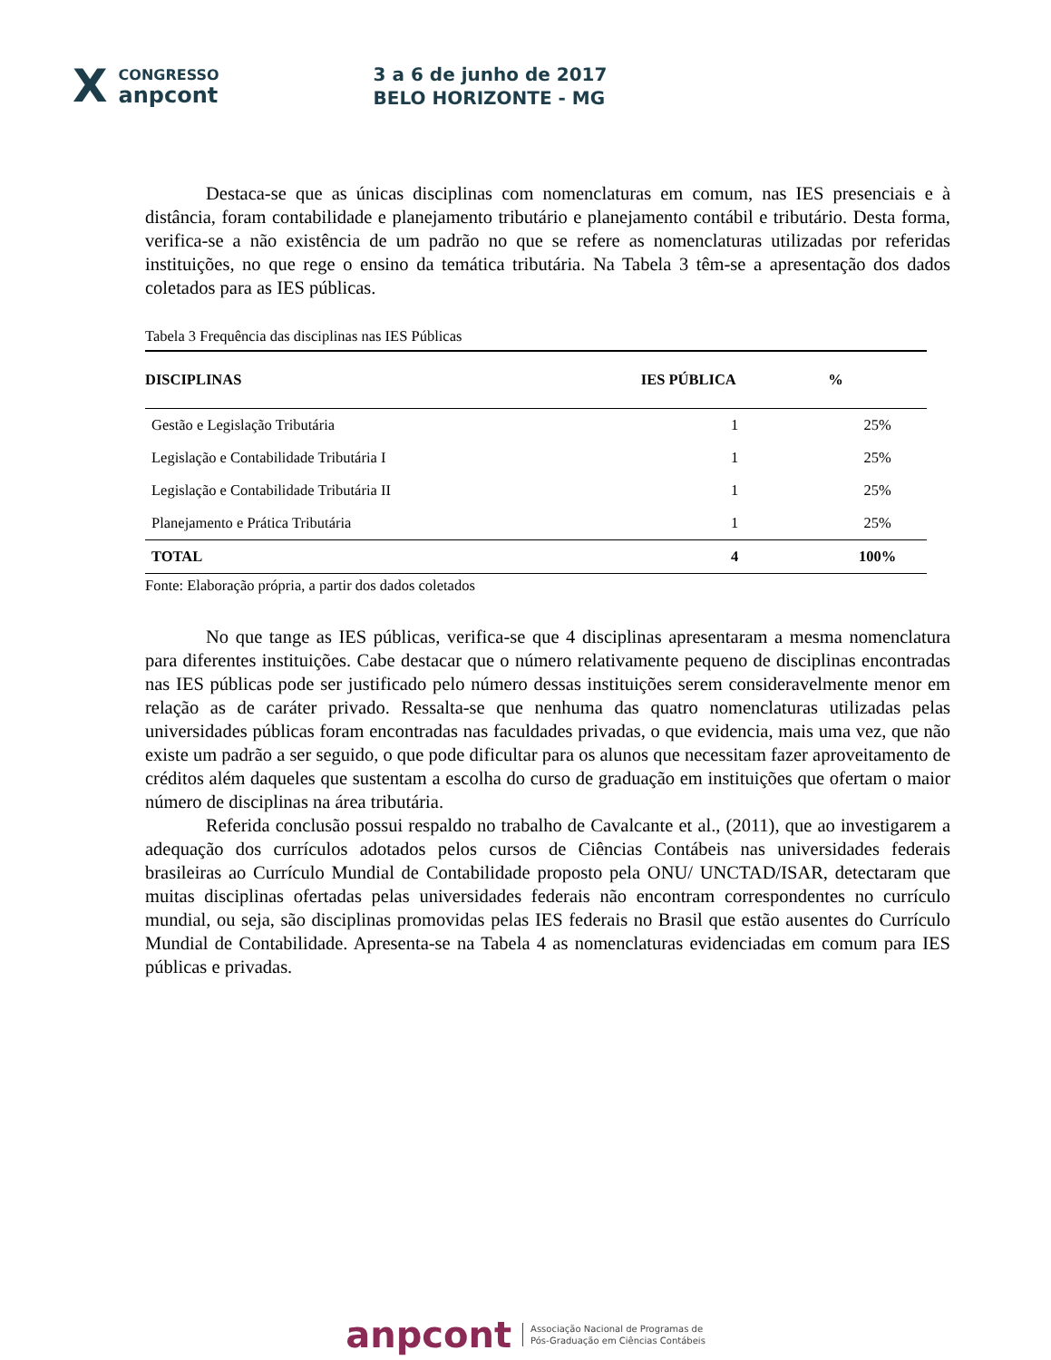X CONGRESSO
anpcont 3 a 6 de junho de 2017
BELO HORIZONTE - MG
Destaca-se que as únicas disciplinas com nomenclaturas em comum, nas IES presenciais e à distância, foram contabilidade e planejamento tributário e planejamento contábil e tributário. Desta forma, verifica-se a não existência de um padrão no que se refere as nomenclaturas utilizadas por referidas instituições, no que rege o ensino da temática tributária. Na Tabela 3 têm-se a apresentação dos dados coletados para as IES públicas.
Tabela 3 Frequência das disciplinas nas IES Públicas
| DISCIPLINAS | IES PÚBLICA | % |
| --- | --- | --- |
| Gestão e Legislação Tributária | 1 | 25% |
| Legislação e Contabilidade Tributária I | 1 | 25% |
| Legislação e Contabilidade Tributária II | 1 | 25% |
| Planejamento e Prática Tributária | 1 | 25% |
| TOTAL | 4 | 100% |
Fonte: Elaboração própria, a partir dos dados coletados
No que tange as IES públicas, verifica-se que 4 disciplinas apresentaram a mesma nomenclatura para diferentes instituições. Cabe destacar que o número relativamente pequeno de disciplinas encontradas nas IES públicas pode ser justificado pelo número dessas instituições serem consideravelmente menor em relação as de caráter privado. Ressalta-se que nenhuma das quatro nomenclaturas utilizadas pelas universidades públicas foram encontradas nas faculdades privadas, o que evidencia, mais uma vez, que não existe um padrão a ser seguido, o que pode dificultar para os alunos que necessitam fazer aproveitamento de créditos além daqueles que sustentam a escolha do curso de graduação em instituições que ofertam o maior número de disciplinas na área tributária.
Referida conclusão possui respaldo no trabalho de Cavalcante et al., (2011), que ao investigarem a adequação dos currículos adotados pelos cursos de Ciências Contábeis nas universidades federais brasileiras ao Currículo Mundial de Contabilidade proposto pela ONU/ UNCTAD/ISAR, detectaram que muitas disciplinas ofertadas pelas universidades federais não encontram correspondentes no currículo mundial, ou seja, são disciplinas promovidas pelas IES federais no Brasil que estão ausentes do Currículo Mundial de Contabilidade. Apresenta-se na Tabela 4 as nomenclaturas evidenciadas em comum para IES públicas e privadas.
anpcont Associação Nacional de Programas de
Pós-Graduação em Ciências Contábeis